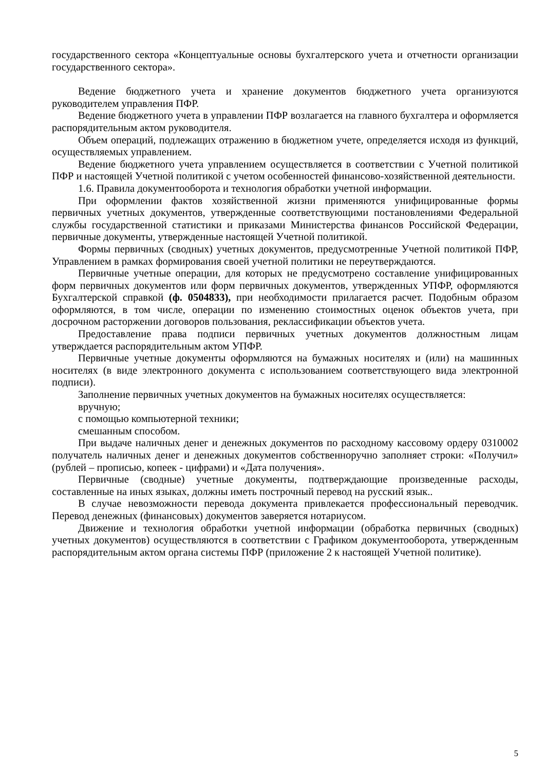государственного сектора «Концептуальные основы бухгалтерского учета и отчетности организации государственного сектора».
Ведение бюджетного учета и хранение документов бюджетного учета организуются руководителем управления ПФР.
Ведение бюджетного учета в управлении ПФР возлагается на главного бухгалтера и оформляется распорядительным актом руководителя.
Объем операций, подлежащих отражению в бюджетном учете, определяется исходя из функций, осуществляемых управлением.
Ведение бюджетного учета управлением осуществляется в соответствии с Учетной политикой ПФР и настоящей Учетной политикой с учетом особенностей финансово-хозяйственной деятельности.
1.6. Правила документооборота и технология обработки учетной информации.
При оформлении фактов хозяйственной жизни применяются унифицированные формы первичных учетных документов, утвержденные соответствующими постановлениями Федеральной службы государственной статистики и приказами Министерства финансов Российской Федерации, первичные документы, утвержденные настоящей Учетной политикой.
Формы первичных (сводных) учетных документов, предусмотренные Учетной политикой ПФР, Управлением в рамках формирования своей учетной политики не переутверждаются.
Первичные учетные операции, для которых не предусмотрено составление унифицированных форм первичных документов или форм первичных документов, утвержденных УПФР, оформляются Бухгалтерской справкой (ф. 0504833), при необходимости прилагается расчет. Подобным образом оформляются, в том числе, операции по изменению стоимостных оценок объектов учета, при досрочном расторжении договоров пользования, реклассификации объектов учета.
Предоставление права подписи первичных учетных документов должностным лицам утверждается распорядительным актом УПФР.
Первичные учетные документы оформляются на бумажных носителях и (или) на машинных носителях (в виде электронного документа с использованием соответствующего вида электронной подписи).
Заполнение первичных учетных документов на бумажных носителях осуществляется:
вручную;
с помощью компьютерной техники;
смешанным способом.
При выдаче наличных денег и денежных документов по расходному кассовому ордеру 0310002 получатель наличных денег и денежных документов собственноручно заполняет строки: «Получил» (рублей – прописью, копеек - цифрами) и «Дата получения».
Первичные (сводные) учетные документы, подтверждающие произведенные расходы, составленные на иных языках, должны иметь построчный перевод на русский язык..
В случае невозможности перевода документа привлекается профессиональный переводчик. Перевод денежных (финансовых) документов заверяется нотариусом.
Движение и технология обработки учетной информации (обработка первичных (сводных) учетных документов) осуществляются в соответствии с Графиком документооборота, утвержденным распорядительным актом органа системы ПФР (приложение 2 к настоящей Учетной политике).
5